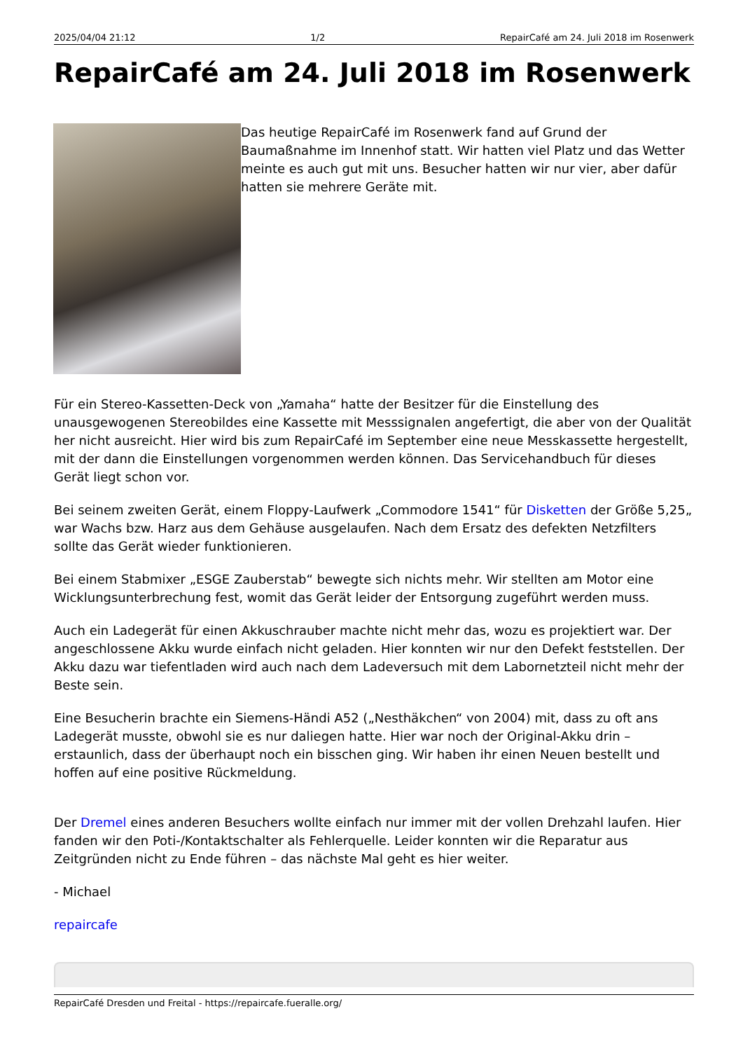2025/04/04 21:12 1/2 RepairCafé am 24. Juli 2018 im Rosenwerk
RepairCafé am 24. Juli 2018 im Rosenwerk
Das heutige RepairCafé im Rosenwerk fand auf Grund der Baumaßnahme im Innenhof statt. Wir hatten viel Platz und das Wetter meinte es auch gut mit uns. Besucher hatten wir nur vier, aber dafür hatten sie mehrere Geräte mit.
Für ein Stereo-Kassetten-Deck von „Yamaha“ hatte der Besitzer für die Einstellung des unausgewogenen Stereobildes eine Kassette mit Messsignalen angefertigt, die aber von der Qualität her nicht ausreicht. Hier wird bis zum RepairCafé im September eine neue Messkassette hergestellt, mit der dann die Einstellungen vorgenommen werden können. Das Servicehandbuch für dieses Gerät liegt schon vor.
Bei seinem zweiten Gerät, einem Floppy-Laufwerk „Commodore 1541“ für Disketten der Größe 5,25„ war Wachs bzw. Harz aus dem Gehäuse ausgelaufen. Nach dem Ersatz des defekten Netzfilters sollte das Gerät wieder funktionieren.
Bei einem Stabmixer „ESGE Zauberstab“ bewegte sich nichts mehr. Wir stellten am Motor eine Wicklungsunterbrechung fest, womit das Gerät leider der Entsorgung zugeführt werden muss.
Auch ein Ladegerät für einen Akkuschrauber machte nicht mehr das, wozu es projektiert war. Der angeschlossene Akku wurde einfach nicht geladen. Hier konnten wir nur den Defekt feststellen. Der Akku dazu war tiefentladen wird auch nach dem Ladeversuch mit dem Labornetzteil nicht mehr der Beste sein.
Eine Besucherin brachte ein Siemens-Händi A52 („Nesthäkchen“ von 2004) mit, dass zu oft ans Ladegerät musste, obwohl sie es nur daliegen hatte. Hier war noch der Original-Akku drin – erstaunlich, dass der überhaupt noch ein bisschen ging. Wir haben ihr einen Neuen bestellt und hoffen auf eine positive Rückmeldung.
Der Dremel eines anderen Besuchers wollte einfach nur immer mit der vollen Drehzahl laufen. Hier fanden wir den Poti-/Kontaktschalter als Fehlerquelle. Leider konnten wir die Reparatur aus Zeitgründen nicht zu Ende führen – das nächste Mal geht es hier weiter.
- Michael
repaircafe
RepairCafé Dresden und Freital - https://repaircafe.fueralle.org/